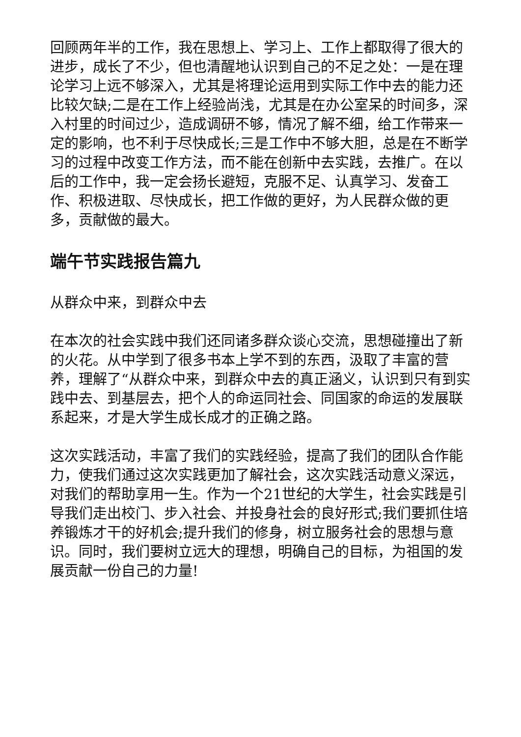回顾两年半的工作，我在思想上、学习上、工作上都取得了很大的进步，成长了不少，但也清醒地认识到自己的不足之处：一是在理论学习上远不够深入，尤其是将理论运用到实际工作中去的能力还比较欠缺;二是在工作上经验尚浅，尤其是在办公室呆的时间多，深入村里的时间过少，造成调研不够，情况了解不细，给工作带来一定的影响，也不利于尽快成长;三是工作中不够大胆，总是在不断学习的过程中改变工作方法，而不能在创新中去实践，去推广。在以后的工作中，我一定会扬长避短，克服不足、认真学习、发奋工作、积极进取、尽快成长，把工作做的更好，为人民群众做的更多，贡献做的最大。
端午节实践报告篇九
从群众中来，到群众中去
在本次的社会实践中我们还同诸多群众谈心交流，思想碰撞出了新的火花。从中学到了很多书本上学不到的东西，汲取了丰富的营养，理解了“从群众中来，到群众中去的真正涵义，认识到只有到实践中去、到基层去，把个人的命运同社会、同国家的命运的发展联系起来，才是大学生成长成才的正确之路。
这次实践活动，丰富了我们的实践经验，提高了我们的团队合作能力，使我们通过这次实践更加了解社会，这次实践活动意义深远，对我们的帮助享用一生。作为一个21世纪的大学生，社会实践是引导我们走出校门、步入社会、并投身社会的良好形式;我们要抓住培养锻炼才干的好机会;提升我们的修身，树立服务社会的思想与意识。同时，我们要树立远大的理想，明确自己的目标，为祖国的发展贡献一份自己的力量!